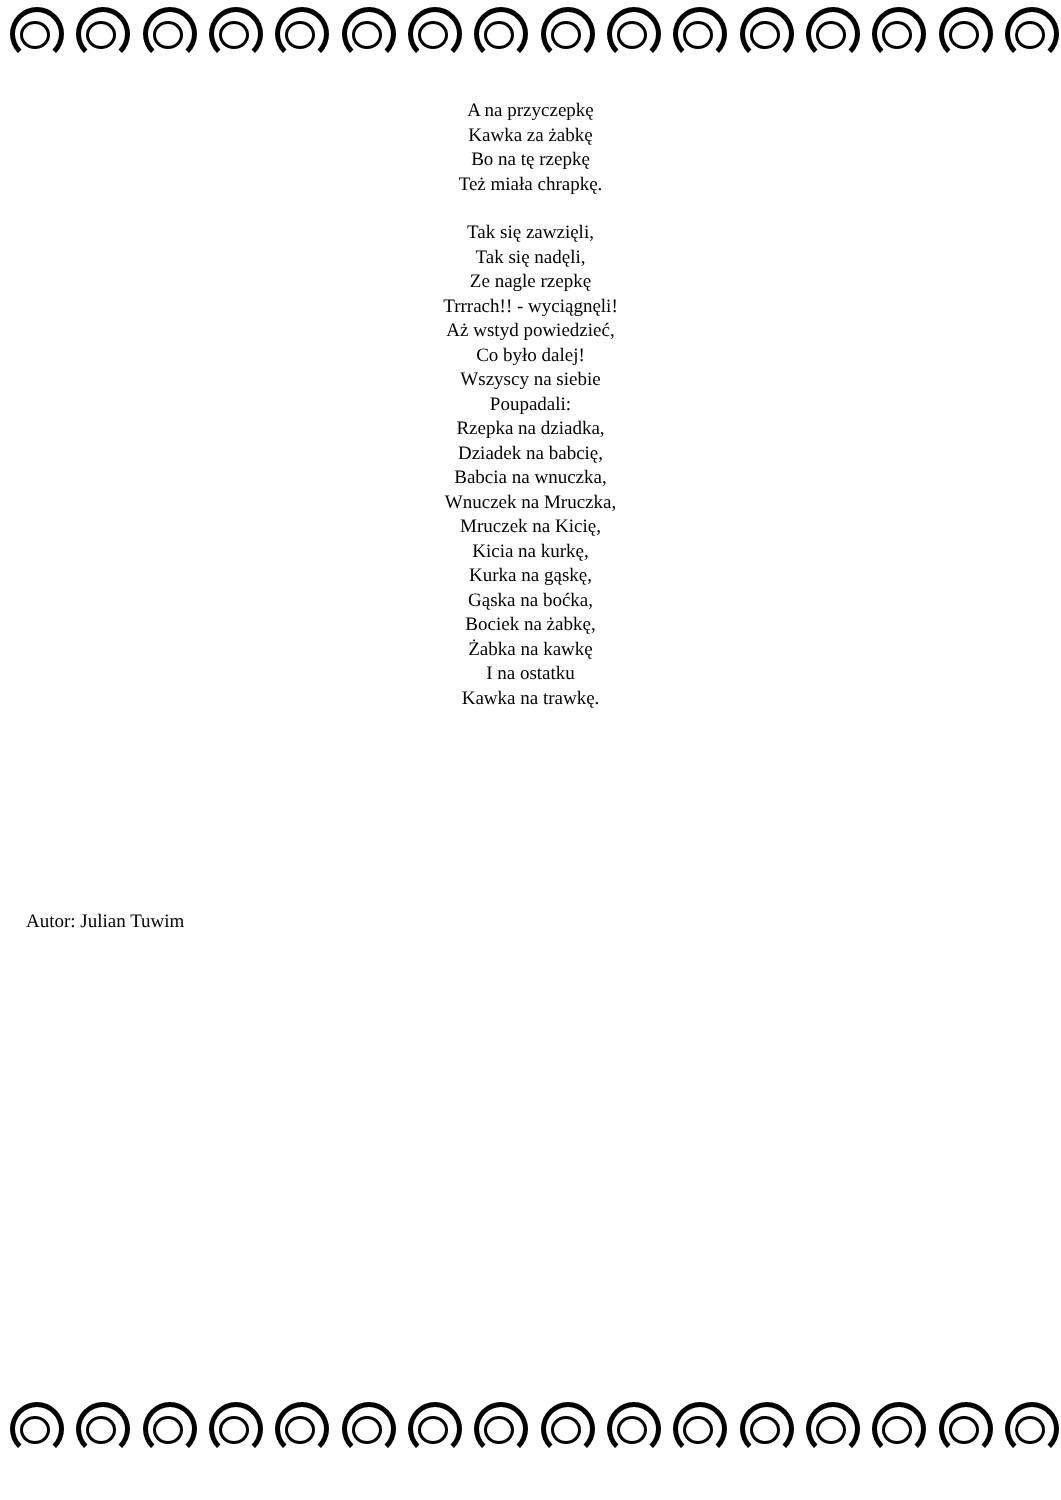A na przyczepkę
Kawka za żabkę
Bo na tę rzepkę
Też miała chrapkę.
Tak się zawzięli,
Tak się nadęli,
Ze nagle rzepkę
Trrrach!! - wyciągnęli!
Aż wstyd powiedzieć,
Co było dalej!
Wszyscy na siebie
Poupadali:
Rzepka na dziadka,
Dziadek na babcię,
Babcia na wnuczka,
Wnuczek na Mruczka,
Mruczek na Kicię,
Kicia na kurkę,
Kurka na gąskę,
Gąska na boćka,
Bociek na żabkę,
Żabka na kawkę
I na ostatku
Kawka na trawkę.
Autor: Julian Tuwim